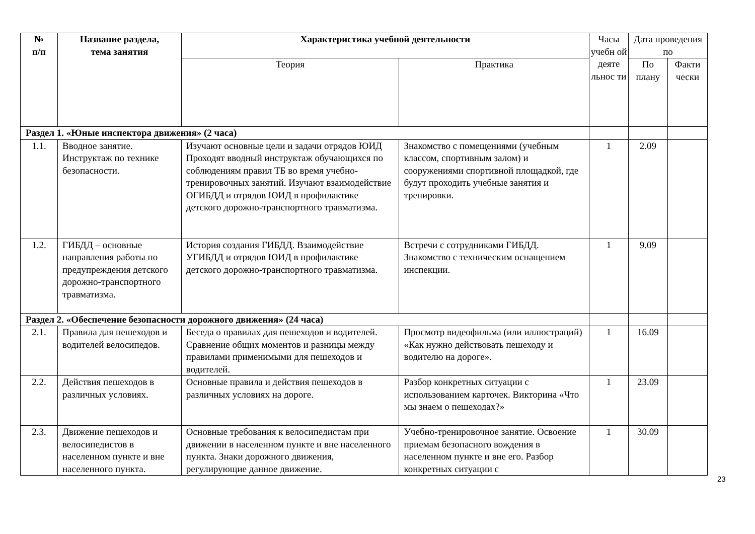| № п/п | Название раздела, тема занятия | Характеристика учебной деятельности | | Часы учебн ой деяте льнос ти | Дата проведения по | |
| --- | --- | --- | --- | --- | --- | --- |
| | | Теория | Практика | | По плану | Факти чески |
| Раздел 1. «Юные инспектора движения» (2 часа) | | | | | | |
| 1.1. | Вводное занятие. Инструктаж по технике безопасности. | Изучают основные цели и задачи отрядов ЮИД Проходят вводный инструктаж обучающихся по соблюдениям правил ТБ во время учебно-тренировочных занятий. Изучают взаимодействие ОГИБДД и отрядов ЮИД в профилактике детского дорожно-транспортного травматизма. | Знакомство с помещениями (учебным классом, спортивным залом) и сооружениями спортивной площадкой, где будут проходить учебные занятия и тренировки. | 1 | 2.09 | |
| 1.2. | ГИБДД – основные направления работы по предупреждения детского дорожно-транспортного травматизма. | История создания ГИБДД. Взаимодействие УГИБДД и отрядов ЮИД в профилактике детского дорожно-транспортного травматизма. | Встречи с сотрудниками ГИБДД. Знакомство с техническим оснащением инспекции. | 1 | 9.09 | |
| Раздел 2. «Обеспечение безопасности дорожного движения» (24 часа) | | | | | | |
| 2.1. | Правила для пешеходов и водителей велосипедов. | Беседа о правилах для пешеходов и водителей. Сравнение общих моментов и разницы между правилами применимыми для пешеходов и водителей. | Просмотр видеофильма (или иллюстраций) «Как нужно действовать пешеходу и водителю на дороге». | 1 | 16.09 | |
| 2.2. | Действия пешеходов в различных условиях. | Основные правила и действия пешеходов в различных условиях на дороге. | Разбор конкретных ситуации с использованием карточек. Викторина «Что мы знаем о пешеходах?» | 1 | 23.09 | |
| 2.3. | Движение пешеходов и велосипедистов в населенном пункте и вне населенного пункта. | Основные требования к велосипедистам при движении в населенном пункте и вне населенного пункта. Знаки дорожного движения, регулирующие данное движение. | Учебно-тренировочное занятие. Освоение приемам безопасного вождения в населенном пункте и вне его. Разбор конкретных ситуации с | 1 | 30.09 | |
23